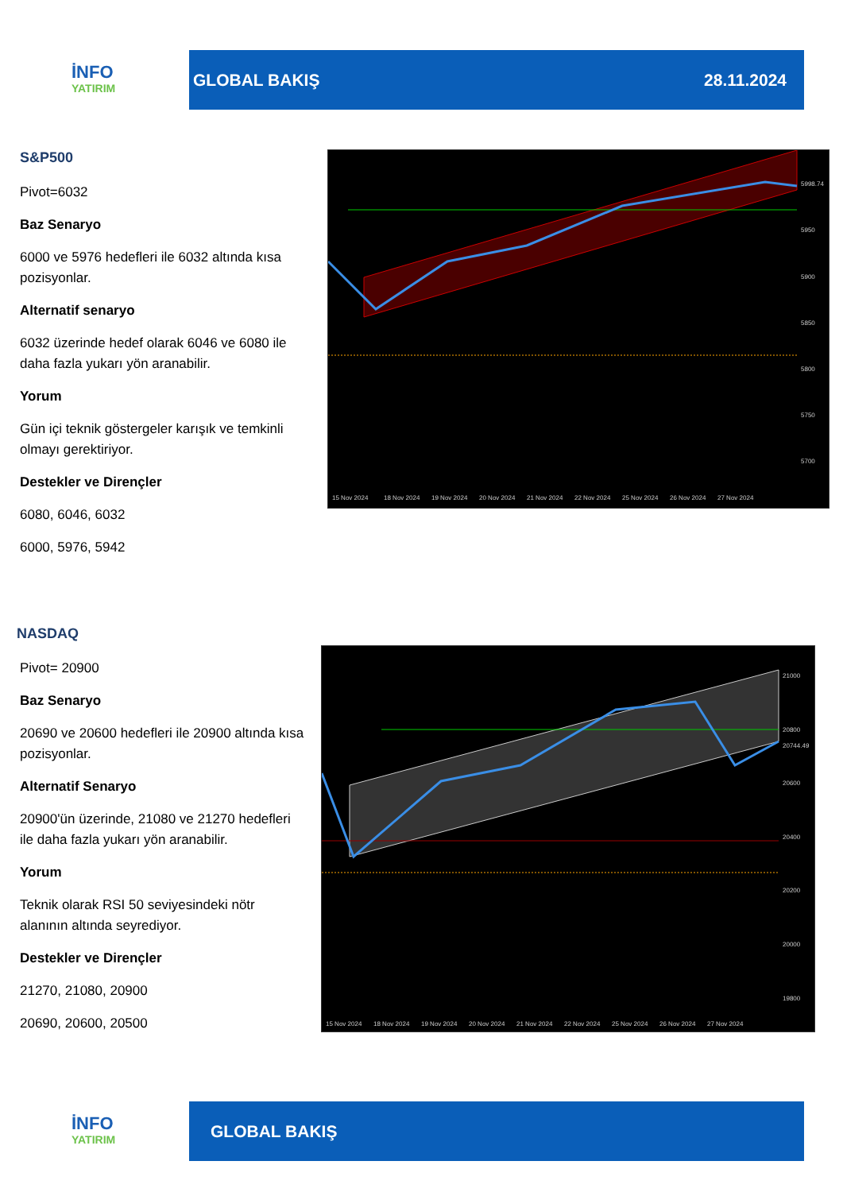İNFO
YATIRIM
GLOBAL BAKIŞ 28.11.2024
S&P500
Pivot=6032
Baz Senaryo
6000 ve 5976 hedefleri ile 6032 altında kısa pozisyonlar.
Alternatif senaryo
6032 üzerinde hedef olarak 6046 ve 6080 ile daha fazla yukarı yön aranabilir.
Yorum
Gün içi teknik göstergeler karışık ve temkinli olmayı gerektiriyor.
Destekler ve Dirençler
6080, 6046, 6032
6000, 5976, 5942
5998.74
5950
5900
5850
5800
5750
5700
15 Nov 2024
18 Nov 2024
19 Nov 2024
20 Nov 2024
21 Nov 2024
22 Nov 2024
25 Nov 2024
26 Nov 2024
27 Nov 2024
NASDAQ
Pivot= 20900
Baz Senaryo
20690 ve 20600 hedefleri ile 20900 altında kısa pozisyonlar.
Alternatif Senaryo
20900'ün üzerinde, 21080 ve 21270 hedefleri ile daha fazla yukarı yön aranabilir.
Yorum
Teknik olarak RSI 50 seviyesindeki nötr alanının altında seyrediyor.
Destekler ve Dirençler
21270, 21080, 20900
20690, 20600, 20500
21000
20800
20744.49
20600
20400
20200
20000
19800
15 Nov 2024
18 Nov 2024
19 Nov 2024
20 Nov 2024
21 Nov 2024
22 Nov 2024
25 Nov 2024
26 Nov 2024
27 Nov 2024
İNFO
YATIRIM
GLOBAL BAKIŞ